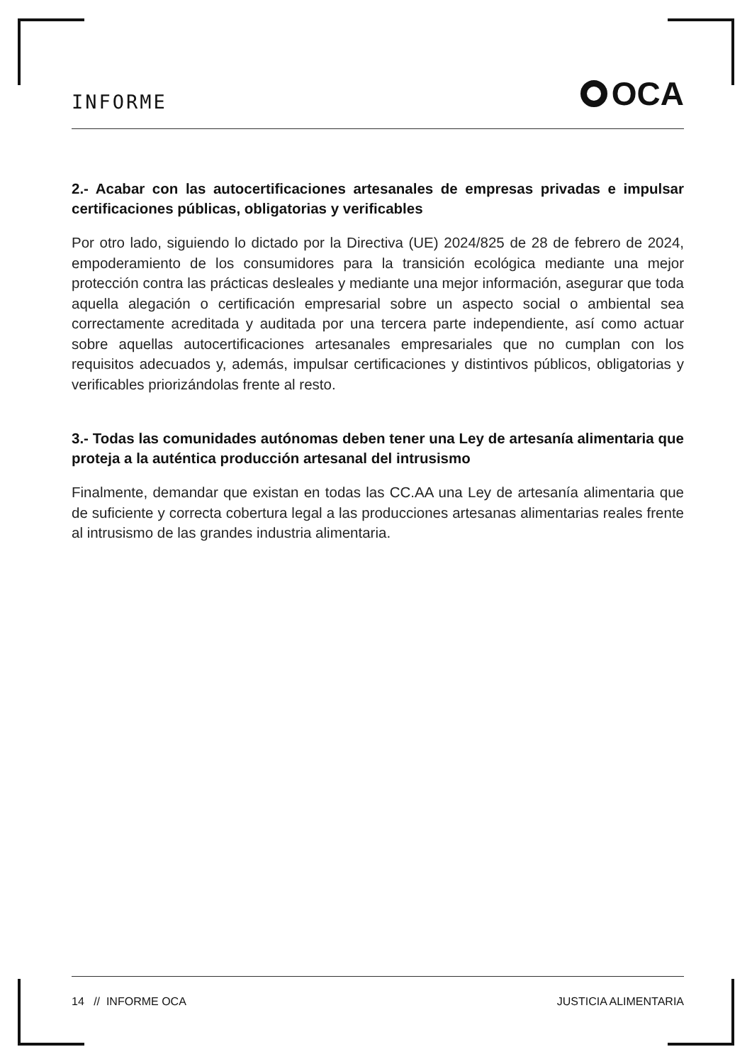INFORME
OCA
2.- Acabar con las autocertificaciones artesanales de empresas privadas e impulsar certificaciones públicas, obligatorias y verificables
Por otro lado, siguiendo lo dictado por la Directiva (UE) 2024/825 de 28 de febrero de 2024, empoderamiento de los consumidores para la transición ecológica mediante una mejor protección contra las prácticas desleales y mediante una mejor información, asegurar que toda aquella alegación o certificación empresarial sobre un aspecto social o ambiental sea correctamente acreditada y auditada por una tercera parte independiente, así como actuar sobre aquellas autocertificaciones artesanales empresariales que no cumplan con los requisitos adecuados y, además, impulsar certificaciones y distintivos públicos, obligatorias y verificables priorizándolas frente al resto.
3.- Todas las comunidades autónomas deben tener una Ley de artesanía alimentaria que proteja a la auténtica producción artesanal del intrusismo
Finalmente, demandar que existan en todas las CC.AA una Ley de artesanía alimentaria que de suficiente y correcta cobertura legal a las producciones artesanas alimentarias reales frente al intrusismo de las grandes industria alimentaria.
14 // INFORME OCA JUSTICIA ALIMENTARIA